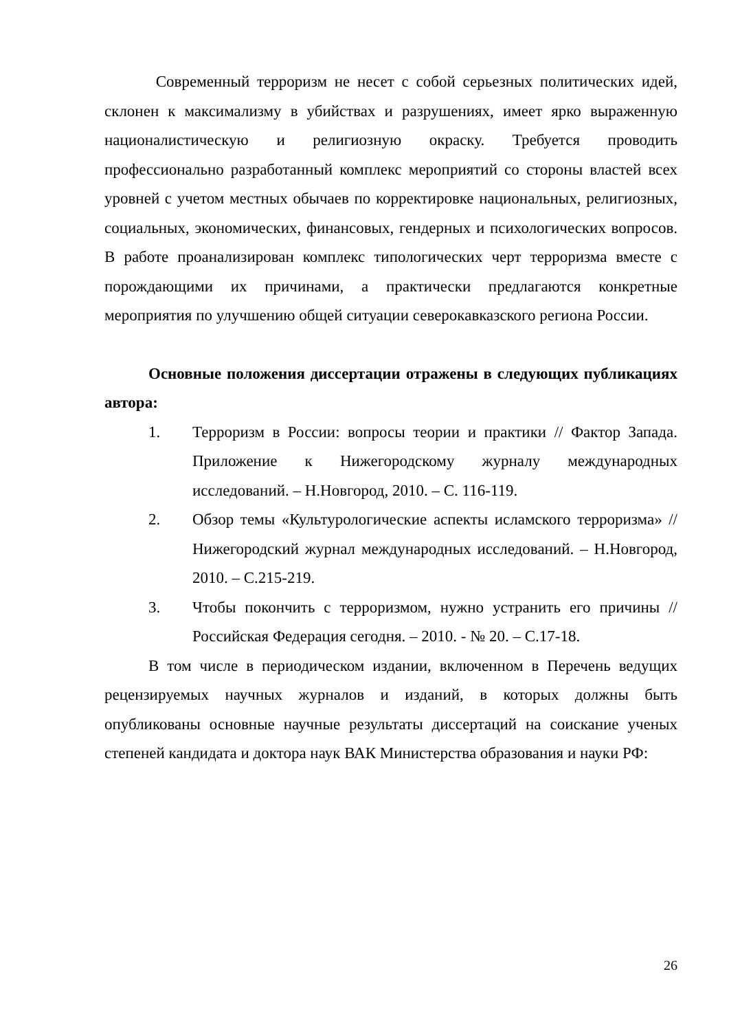Современный терроризм не несет с собой серьезных политических идей, склонен к максимализму в убийствах и разрушениях, имеет ярко выраженную националистическую и религиозную окраску. Требуется проводить профессионально разработанный комплекс мероприятий со стороны властей всех уровней с учетом местных обычаев по корректировке национальных, религиозных, социальных, экономических, финансовых, гендерных и психологических вопросов. В работе проанализирован комплекс типологических черт терроризма вместе с порождающими их причинами, а практически предлагаются конкретные мероприятия по улучшению общей ситуации северокавказского региона России.
Основные положения диссертации отражены в следующих публикациях автора:
1. Терроризм в России: вопросы теории и практики // Фактор Запада. Приложение к Нижегородскому журналу международных исследований. – Н.Новгород, 2010. – С. 116-119.
2. Обзор темы «Культурологические аспекты исламского терроризма» // Нижегородский журнал международных исследований. – Н.Новгород, 2010. – С.215-219.
3. Чтобы покончить с терроризмом, нужно устранить его причины // Российская Федерация сегодня. – 2010. - № 20. – С.17-18.
В том числе в периодическом издании, включенном в Перечень ведущих рецензируемых научных журналов и изданий, в которых должны быть опубликованы основные научные результаты диссертаций на соискание ученых степеней кандидата и доктора наук ВАК Министерства образования и науки РФ:
26